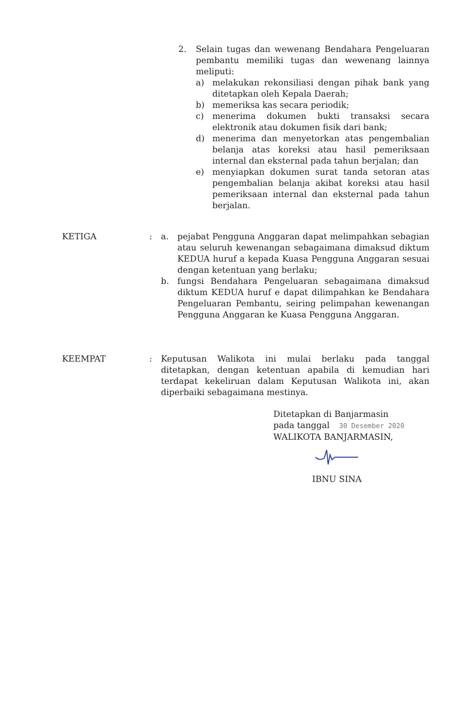2. Selain tugas dan wewenang Bendahara Pengeluaran pembantu memiliki tugas dan wewenang lainnya meliputi:
a) melakukan rekonsiliasi dengan pihak bank yang ditetapkan oleh Kepala Daerah;
b) memeriksa kas secara periodik;
c) menerima dokumen bukti transaksi secara elektronik atau dokumen fisik dari bank;
d) menerima dan menyetorkan atas pengembalian belanja atas koreksi atau hasil pemeriksaan internal dan eksternal pada tahun berjalan; dan
e) menyiapkan dokumen surat tanda setoran atas pengembalian belanja akibat koreksi atau hasil pemeriksaan internal dan eksternal pada tahun berjalan.
KETIGA : a. pejabat Pengguna Anggaran dapat melimpahkan sebagian atau seluruh kewenangan sebagaimana dimaksud diktum KEDUA huruf a kepada Kuasa Pengguna Anggaran sesuai dengan ketentuan yang berlaku;
b. fungsi Bendahara Pengeluaran sebagaimana dimaksud diktum KEDUA huruf e dapat dilimpahkan ke Bendahara Pengeluaran Pembantu, seiring pelimpahan kewenangan Pengguna Anggaran ke Kuasa Pengguna Anggaran.
KEEMPAT : Keputusan Walikota ini mulai berlaku pada tanggal ditetapkan, dengan ketentuan apabila di kemudian hari terdapat kekeliruan dalam Keputusan Walikota ini, akan diperbaiki sebagaimana mestinya.
Ditetapkan di Banjarmasin
pada tanggal 30 Desember 2020
WALIKOTA BANJARMASIN,
IBNU SINA